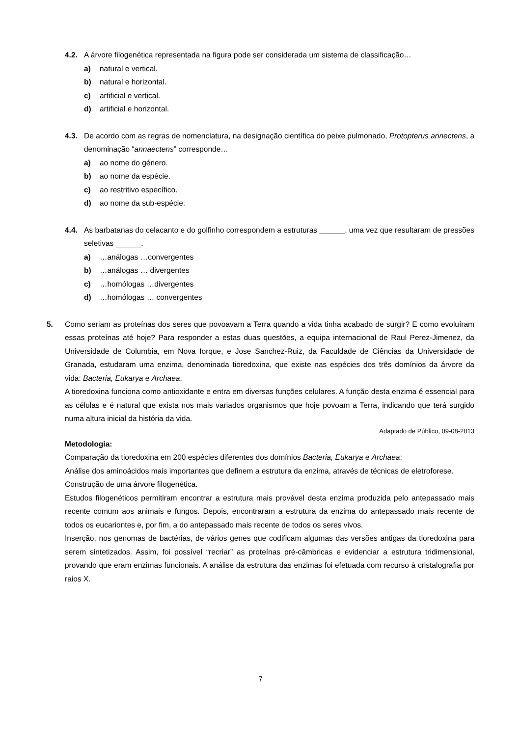4.2. A árvore filogenética representada na figura pode ser considerada um sistema de classificação…
a) natural e vertical.
b) natural e horizontal.
c) artificial e vertical.
d) artificial e horizontal.
4.3. De acordo com as regras de nomenclatura, na designação científica do peixe pulmonado, Protopterus annectens, a denominação “annaectens” corresponde…
a) ao nome do género.
b) ao nome da espécie.
c) ao restritivo específico.
d) ao nome da sub-espécie.
4.4. As barbatanas do celacanto e do golfinho correspondem a estruturas ______, uma vez que resultaram de pressões seletivas ______.
a) …análogas …convergentes
b) …análogas … divergentes
c) …homólogas …divergentes
d) …homólogas … convergentes
5. Como seriam as proteínas dos seres que povoavam a Terra quando a vida tinha acabado de surgir? E como evoluíram essas proteínas até hoje? Para responder a estas duas questões, a equipa internacional de Raul Perez-Jimenez, da Universidade de Columbia, em Nova Iorque, e Jose Sanchez-Ruiz, da Faculdade de Ciências da Universidade de Granada, estudaram uma enzima, denominada tioredoxina, que existe nas espécies dos três domínios da árvore da vida: Bacteria, Eukarya e Archaea.
A tioredoxina funciona como antioxidante e entra em diversas funções celulares. A função desta enzima é essencial para as células e é natural que exista nos mais variados organismos que hoje povoam a Terra, indicando que terá surgido numa altura inicial da história da vida.
Adaptado de Público, 09-08-2013
Metodologia:
Comparação da tioredoxina em 200 espécies diferentes dos domínios Bacteria, Eukarya e Archaea;
Análise dos aminoácidos mais importantes que definem a estrutura da enzima, através de técnicas de eletroforese.
Construção de uma árvore filogenética.
Estudos filogenéticos permitiram encontrar a estrutura mais provável desta enzima produzida pelo antepassado mais recente comum aos animais e fungos. Depois, encontraram a estrutura da enzima do antepassado mais recente de todos os eucariontes e, por fim, a do antepassado mais recente de todos os seres vivos.
Inserção, nos genomas de bactérias, de vários genes que codificam algumas das versões antigas da tioredoxina para serem sintetizados. Assim, foi possível “recriar” as proteínas pré-câmbricas e evidenciar a estrutura tridimensional, provando que eram enzimas funcionais. A análise da estrutura das enzimas foi efetuada com recurso à cristalografia por raios X.
7